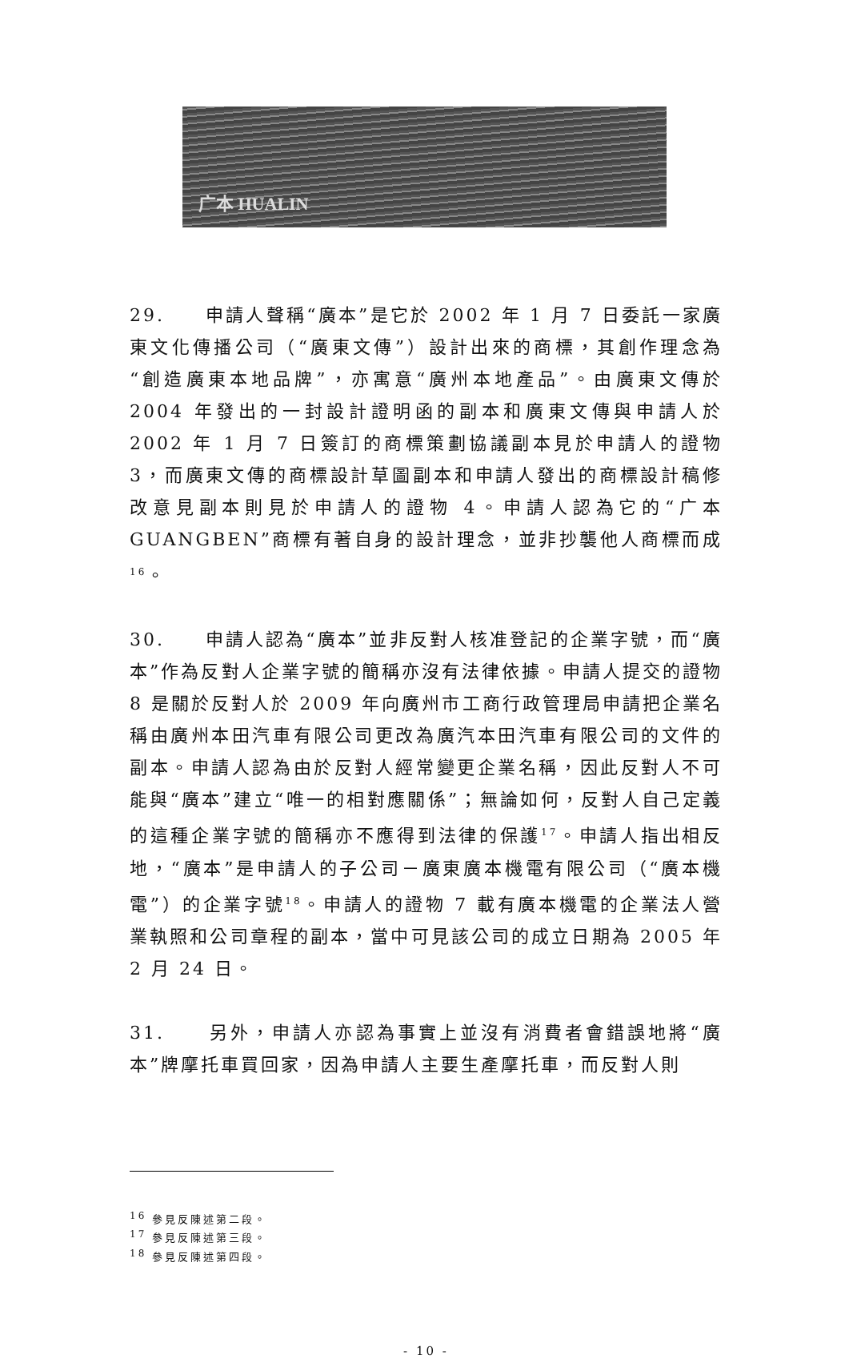广本 HUALIN
29. 申請人聲稱“廣本”是它於 2002 年 1 月 7 日委託一家廣東文化傳播公司（“廣東文傳”）設計出來的商標，其創作理念為“創造廣東本地品牌”，亦寓意“廣州本地產品”。由廣東文傳於 2004 年發出的一封設計證明函的副本和廣東文傳與申請人於 2002 年 1 月 7 日簽訂的商標策劃協議副本見於申請人的證物 3，而廣東文傳的商標設計草圖副本和申請人發出的商標設計稿修改意見副本則見於申請人的證物 4。申請人認為它的“广本 GUANGBEN”商標有著自身的設計理念，並非抄襲他人商標而成<sup>16</sup>。
30. 申請人認為“廣本”並非反對人核准登記的企業字號，而“廣本”作為反對人企業字號的簡稱亦沒有法律依據。申請人提交的證物 8 是關於反對人於 2009 年向廣州市工商行政管理局申請把企業名稱由廣州本田汽車有限公司更改為廣汽本田汽車有限公司的文件的副本。申請人認為由於反對人經常變更企業名稱，因此反對人不可能與“廣本”建立“唯一的相對應關係”；無論如何，反對人自己定義的這種企業字號的簡稱亦不應得到法律的保護<sup>17</sup>。申請人指出相反地，“廣本”是申請人的子公司－廣東廣本機電有限公司（“廣本機電”）的企業字號<sup>18</sup>。申請人的證物 7 載有廣本機電的企業法人營業執照和公司章程的副本，當中可見該公司的成立日期為 2005 年 2 月 24 日。
31. 另外，申請人亦認為事實上並沒有消費者會錯誤地將“廣本”牌摩托車買回家，因為申請人主要生產摩托車，而反對人則
<sup>16</sup> 參見反陳述第二段。
<sup>17</sup> 參見反陳述第三段。
<sup>18</sup> 參見反陳述第四段。
- 10 -